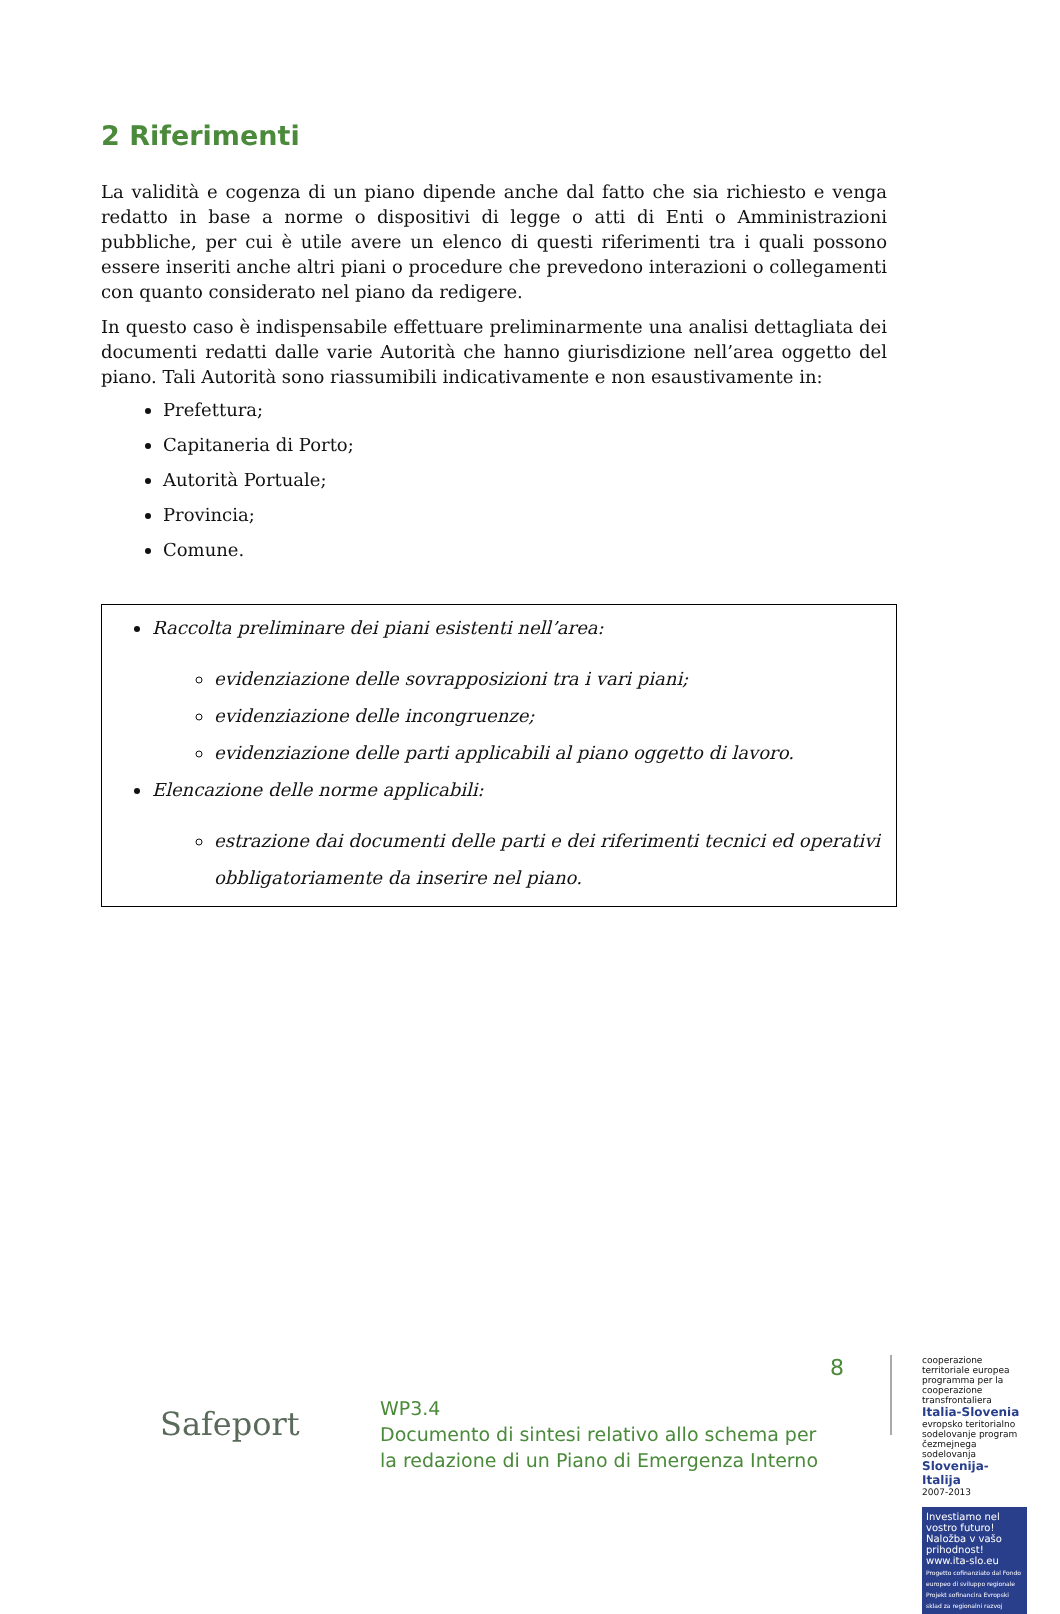2 Riferimenti
La validità e cogenza di un piano dipende anche dal fatto che sia richiesto e venga redatto in base a norme o dispositivi di legge o atti di Enti o Amministrazioni pubbliche, per cui è utile avere un elenco di questi riferimenti tra i quali possono essere inseriti anche altri piani o procedure che prevedono interazioni o collegamenti con quanto considerato nel piano da redigere.
In questo caso è indispensabile effettuare preliminarmente una analisi dettagliata dei documenti redatti dalle varie Autorità che hanno giurisdizione nell’area oggetto del piano. Tali Autorità sono riassumibili indicativamente e non esaustivamente in:
Prefettura;
Capitaneria di Porto;
Autorità Portuale;
Provincia;
Comune.
Raccolta preliminare dei piani esistenti nell’area:
evidenziazione delle sovrapposizioni tra i vari piani;
evidenziazione delle incongruenze;
evidenziazione delle parti applicabili al piano oggetto di lavoro.
Elencazione delle norme applicabili:
estrazione dai documenti delle parti e dei riferimenti tecnici ed operativi obbligatoriamente da inserire nel piano.
Safeport
WP3.4
Documento di sintesi relativo allo schema per la redazione di un Piano di Emergenza Interno
8
cooperazione territoriale europea programma per la cooperazione transfrontaliera
Italia-Slovenia
evropsko teritorialno sodelovanje program čezmejnega sodelovanja
Slovenija-Italija
2007-2013
Investiamo nel vostro futuro!
Naložba v vašo prihodnost!
www.ita-slo.eu
Progetto cofinanziato dal Fondo europeo di sviluppo regionale
Projekt sofinancira Evropski sklad za regionalni razvoj